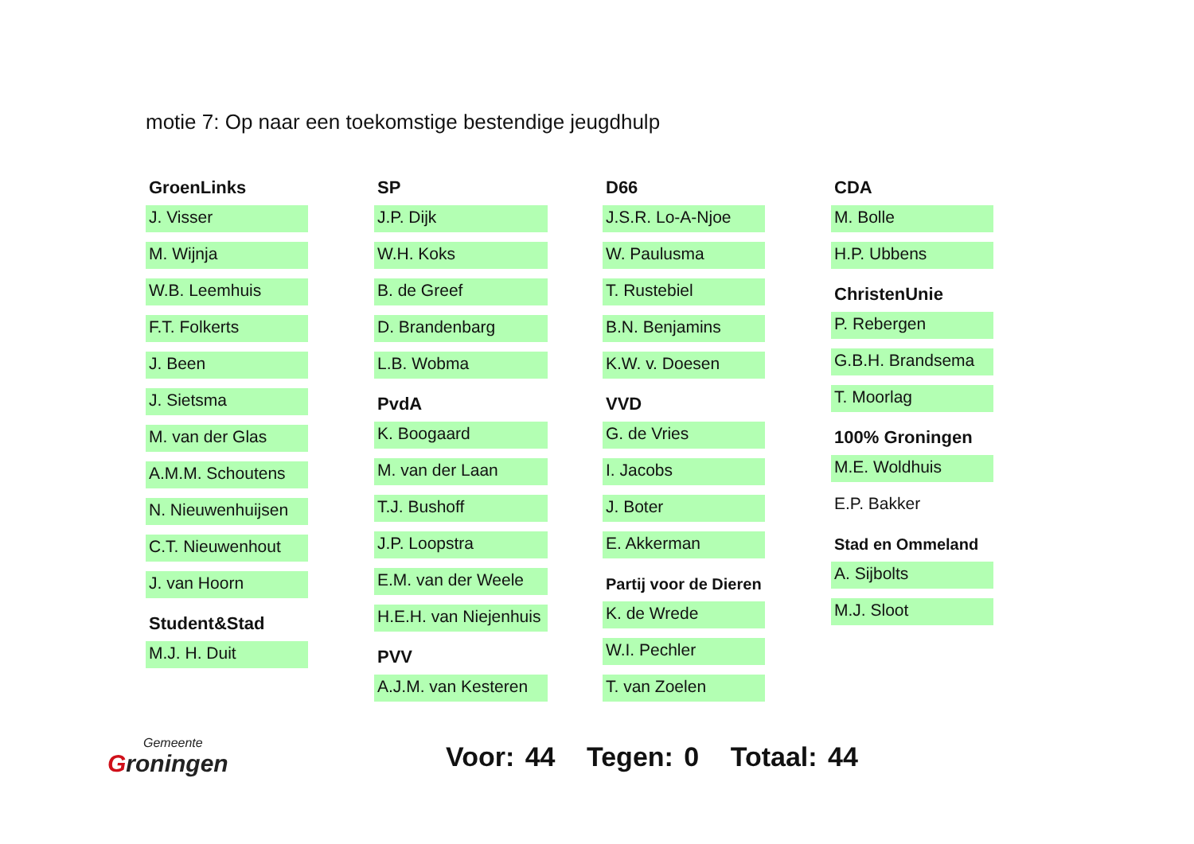motie 7: Op naar een toekomstige bestendige jeugdhulp
GroenLinks
J. Visser
M. Wijnja
W.B. Leemhuis
F.T. Folkerts
J. Been
J. Sietsma
M. van der Glas
A.M.M. Schoutens
N. Nieuwenhuijsen
C.T. Nieuwenhout
J. van Hoorn
Student&Stad
M.J. H. Duit
SP
J.P. Dijk
W.H. Koks
B. de Greef
D. Brandenbarg
L.B. Wobma
PvdA
K. Boogaard
M. van der Laan
T.J. Bushoff
J.P. Loopstra
E.M. van der Weele
H.E.H. van Niejenhuis
PVV
A.J.M. van Kesteren
D66
J.S.R. Lo-A-Njoe
W. Paulusma
T. Rustebiel
B.N. Benjamins
K.W. v. Doesen
VVD
G. de Vries
I. Jacobs
J. Boter
E. Akkerman
Partij voor de Dieren
K. de Wrede
W.I. Pechler
T. van Zoelen
CDA
M. Bolle
H.P. Ubbens
ChristenUnie
P. Rebergen
G.B.H. Brandsema
T. Moorlag
100% Groningen
M.E. Woldhuis
E.P. Bakker
Stad en Ommeland
A. Sijbolts
M.J. Sloot
Gemeente
Groningen
Voor: 44 Tegen: 0 Totaal: 44